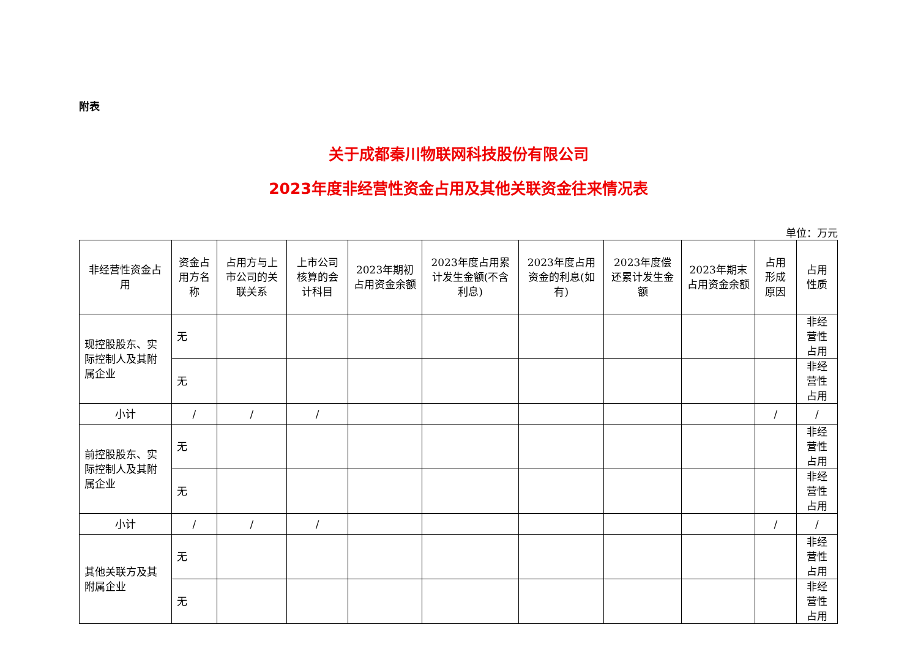附表
关于成都秦川物联网科技股份有限公司
2023年度非经营性资金占用及其他关联资金往来情况表
单位：万元
| 非经营性资金占用 | 资金占用方名称 | 占用方与上市公司的关联关系 | 上市公司核算的会计科目 | 2023年期初占用资金余额 | 2023年度占用累计发生金额(不含利息) | 2023年度占用资金的利息(如有) | 2023年度偿还累计发生金额 | 2023年期末占用资金余额 | 占用形成原因 | 占用性质 |
| --- | --- | --- | --- | --- | --- | --- | --- | --- | --- | --- |
| 现控股股东、实际控制人及其附属企业 | 无 | | | | | | | | | 非经营性占用 |
| | 无 | | | | | | | | | 非经营性占用 |
| 小计 | / | / | / | | | | | | / | / |
| 前控股股东、实际控制人及其附属企业 | 无 | | | | | | | | | 非经营性占用 |
| | 无 | | | | | | | | | 非经营性占用 |
| 小计 | / | / | / | | | | | | / | / |
| 其他关联方及其附属企业 | 无 | | | | | | | | | 非经营性占用 |
| | 无 | | | | | | | | | 非经营性占用 |